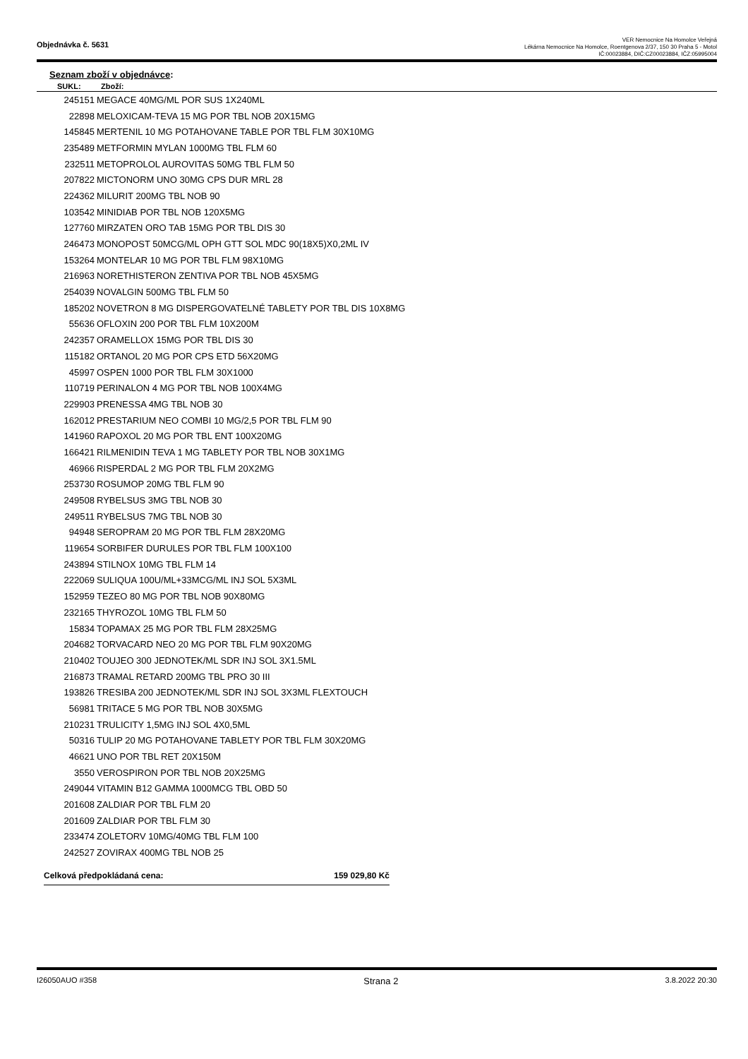Objednávka č. 5631
VER Nemocnice Na Homolce Veřejná
Lékárna Nemocnice Na Homolce, Roentgenova 2/37, 150 30 Praha 5 - Motol
IČ:00023884, DIČ:CZ00023884, IČZ:05995004
Seznam zboží v objednávce:
| SUKL: | Zboží: |
| --- | --- |
| 245151 | MEGACE 40MG/ML POR SUS 1X240ML |
| 22898 | MELOXICAM-TEVA 15 MG POR TBL NOB 20X15MG |
| 145845 | MERTENIL 10 MG POTAHOVANE TABLE POR TBL FLM 30X10MG |
| 235489 | METFORMIN MYLAN 1000MG TBL FLM 60 |
| 232511 | METOPROLOL AUROVITAS 50MG TBL FLM 50 |
| 207822 | MICTONORM UNO 30MG CPS DUR MRL 28 |
| 224362 | MILURIT 200MG TBL NOB 90 |
| 103542 | MINIDIAB POR TBL NOB 120X5MG |
| 127760 | MIRZATEN ORO TAB 15MG POR TBL DIS 30 |
| 246473 | MONOPOST 50MCG/ML OPH GTT SOL MDC 90(18X5)X0,2ML IV |
| 153264 | MONTELAR 10 MG POR TBL FLM 98X10MG |
| 216963 | NORETHISTERON ZENTIVA POR TBL NOB 45X5MG |
| 254039 | NOVALGIN 500MG TBL FLM 50 |
| 185202 | NOVETRON 8 MG DISPERGOVATELNÉ TABLETY POR TBL DIS 10X8MG |
| 55636 | OFLOXIN 200 POR TBL FLM 10X200M |
| 242357 | ORAMELLOX 15MG POR TBL DIS 30 |
| 115182 | ORTANOL 20 MG POR CPS ETD 56X20MG |
| 45997 | OSPEN 1000 POR TBL FLM 30X1000 |
| 110719 | PERINALON 4 MG POR TBL NOB 100X4MG |
| 229903 | PRENESSA 4MG TBL NOB 30 |
| 162012 | PRESTARIUM NEO COMBI 10 MG/2,5 POR TBL FLM 90 |
| 141960 | RAPOXOL 20 MG POR TBL ENT 100X20MG |
| 166421 | RILMENIDIN TEVA 1 MG TABLETY POR TBL NOB 30X1MG |
| 46966 | RISPERDAL 2 MG POR TBL FLM 20X2MG |
| 253730 | ROSUMOP 20MG TBL FLM 90 |
| 249508 | RYBELSUS 3MG TBL NOB 30 |
| 249511 | RYBELSUS 7MG TBL NOB 30 |
| 94948 | SEROPRAM 20 MG POR TBL FLM 28X20MG |
| 119654 | SORBIFER DURULES POR TBL FLM 100X100 |
| 243894 | STILNOX 10MG TBL FLM 14 |
| 222069 | SULIQUA 100U/ML+33MCG/ML INJ SOL 5X3ML |
| 152959 | TEZEO 80 MG POR TBL NOB 90X80MG |
| 232165 | THYROZOL 10MG TBL FLM 50 |
| 15834 | TOPAMAX 25 MG POR TBL FLM 28X25MG |
| 204682 | TORVACARD NEO 20 MG POR TBL FLM 90X20MG |
| 210402 | TOUJEO 300 JEDNOTEK/ML SDR INJ SOL 3X1.5ML |
| 216873 | TRAMAL RETARD 200MG TBL PRO 30 III |
| 193826 | TRESIBA 200 JEDNOTEK/ML SDR INJ SOL 3X3ML FLEXTOUCH |
| 56981 | TRITACE 5 MG POR TBL NOB 30X5MG |
| 210231 | TRULICITY 1,5MG INJ SOL 4X0,5ML |
| 50316 | TULIP 20 MG POTAHOVANE TABLETY POR TBL FLM 30X20MG |
| 46621 | UNO POR TBL RET 20X150M |
| 3550 | VEROSPIRON POR TBL NOB 20X25MG |
| 249044 | VITAMIN B12 GAMMA 1000MCG TBL OBD 50 |
| 201608 | ZALDIAR POR TBL FLM 20 |
| 201609 | ZALDIAR POR TBL FLM 30 |
| 233474 | ZOLETORV 10MG/40MG TBL FLM 100 |
| 242527 | ZOVIRAX 400MG TBL NOB 25 |
Celková předpokládaná cena: 159 029,80 Kč
I26050AUO #358 Strana 2 3.8.2022 20:30